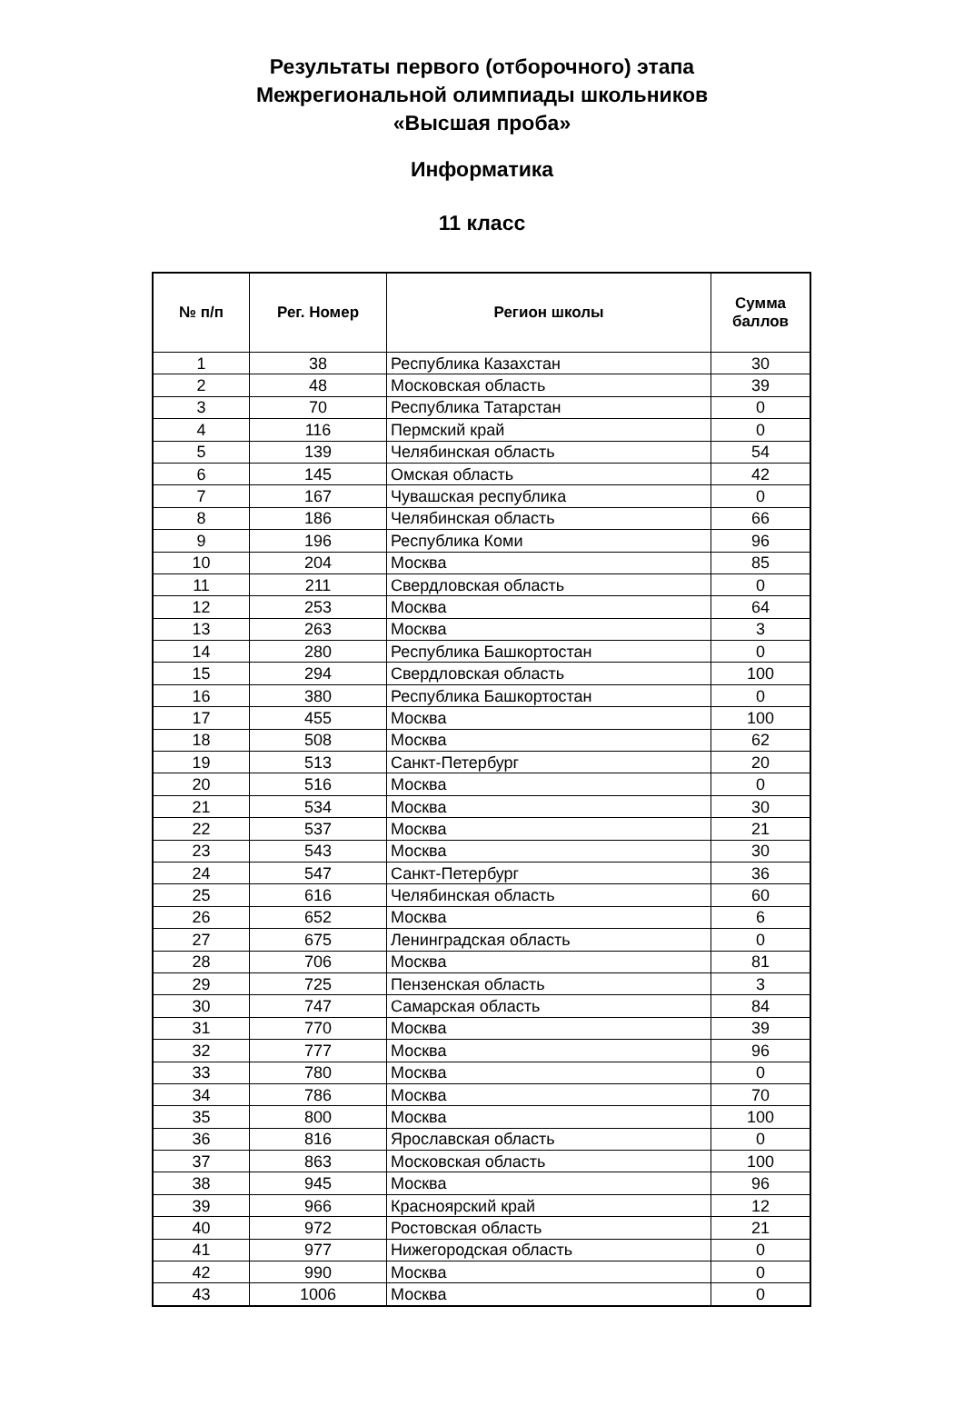Результаты первого (отборочного) этапа
Межрегиональной олимпиады школьников
«Высшая проба»
Информатика
11 класс
| № п/п | Рег. Номер | Регион школы | Сумма баллов |
| --- | --- | --- | --- |
| 1 | 38 | Республика Казахстан | 30 |
| 2 | 48 | Московская область | 39 |
| 3 | 70 | Республика Татарстан | 0 |
| 4 | 116 | Пермский край | 0 |
| 5 | 139 | Челябинская область | 54 |
| 6 | 145 | Омская область | 42 |
| 7 | 167 | Чувашская республика | 0 |
| 8 | 186 | Челябинская область | 66 |
| 9 | 196 | Республика Коми | 96 |
| 10 | 204 | Москва | 85 |
| 11 | 211 | Свердловская область | 0 |
| 12 | 253 | Москва | 64 |
| 13 | 263 | Москва | 3 |
| 14 | 280 | Республика Башкортостан | 0 |
| 15 | 294 | Свердловская область | 100 |
| 16 | 380 | Республика Башкортостан | 0 |
| 17 | 455 | Москва | 100 |
| 18 | 508 | Москва | 62 |
| 19 | 513 | Санкт-Петербург | 20 |
| 20 | 516 | Москва | 0 |
| 21 | 534 | Москва | 30 |
| 22 | 537 | Москва | 21 |
| 23 | 543 | Москва | 30 |
| 24 | 547 | Санкт-Петербург | 36 |
| 25 | 616 | Челябинская область | 60 |
| 26 | 652 | Москва | 6 |
| 27 | 675 | Ленинградская область | 0 |
| 28 | 706 | Москва | 81 |
| 29 | 725 | Пензенская область | 3 |
| 30 | 747 | Самарская область | 84 |
| 31 | 770 | Москва | 39 |
| 32 | 777 | Москва | 96 |
| 33 | 780 | Москва | 0 |
| 34 | 786 | Москва | 70 |
| 35 | 800 | Москва | 100 |
| 36 | 816 | Ярославская область | 0 |
| 37 | 863 | Московская область | 100 |
| 38 | 945 | Москва | 96 |
| 39 | 966 | Красноярский край | 12 |
| 40 | 972 | Ростовская область | 21 |
| 41 | 977 | Нижегородская область | 0 |
| 42 | 990 | Москва | 0 |
| 43 | 1006 | Москва | 0 |